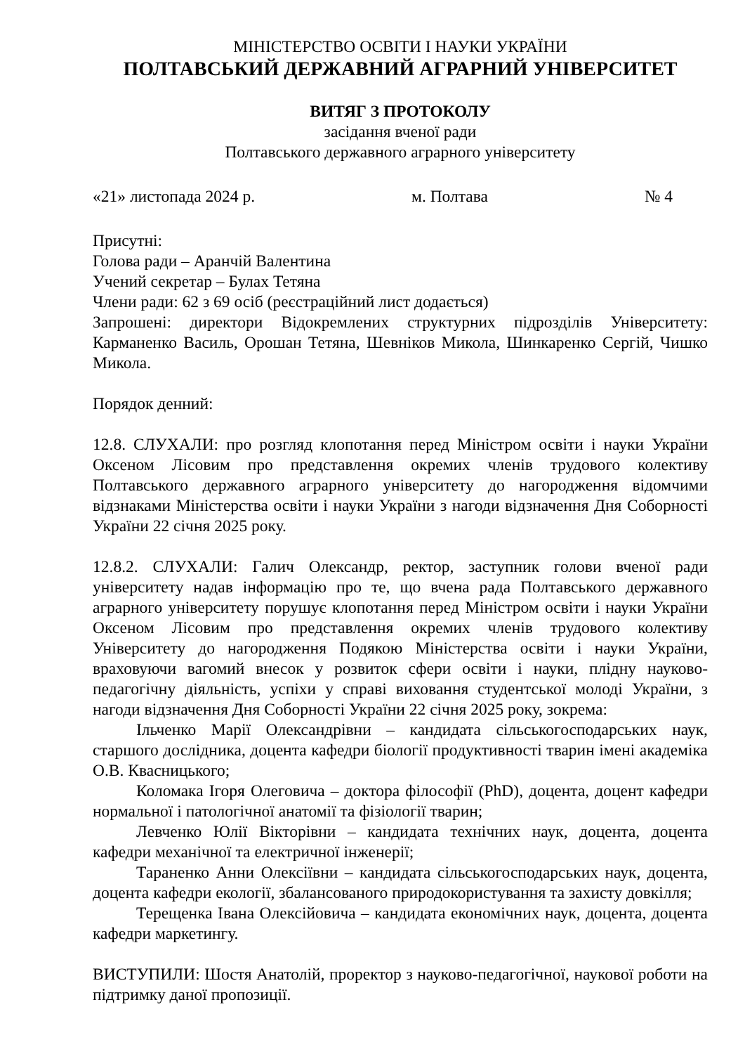МІНІСТЕРСТВО ОСВІТИ І НАУКИ УКРАЇНИ
ПОЛТАВСЬКИЙ ДЕРЖАВНИЙ АГРАРНИЙ УНІВЕРСИТЕТ
ВИТЯГ З ПРОТОКОЛУ
засідання вченої ради
Полтавського державного аграрного університету
«21» листопада 2024 р. м. Полтава № 4
Присутні:
Голова ради – Аранчій Валентина
Учений секретар – Булах Тетяна
Члени ради: 62 з 69 осіб (реєстраційний лист додається)
Запрошені: директори Відокремлених структурних підрозділів Університету: Карманенко Василь, Орошан Тетяна, Шевніков Микола, Шинкаренко Сергій, Чишко Микола.
Порядок денний:
12.8. СЛУХАЛИ: про розгляд клопотання перед Міністром освіти і науки України Оксеном Лісовим про представлення окремих членів трудового колективу Полтавського державного аграрного університету до нагородження відомчими відзнаками Міністерства освіти і науки України з нагоди відзначення Дня Соборності України 22 січня 2025 року.
12.8.2. СЛУХАЛИ: Галич Олександр, ректор, заступник голови вченої ради університету надав інформацію про те, що вчена рада Полтавського державного аграрного університету порушує клопотання перед Міністром освіти і науки України Оксеном Лісовим про представлення окремих членів трудового колективу Університету до нагородження Подякою Міністерства освіти і науки України, враховуючи вагомий внесок у розвиток сфери освіти і науки, плідну науково-педагогічну діяльність, успіхи у справі виховання студентської молоді України, з нагоди відзначення Дня Соборності України 22 січня 2025 року, зокрема:
Ільченко Марії Олександрівни – кандидата сільськогосподарських наук, старшого дослідника, доцента кафедри біології продуктивності тварин імені академіка О.В. Квасницького;
Коломака Ігоря Олеговича – доктора філософії (PhD), доцента, доцент кафедри нормальної і патологічної анатомії та фізіології тварин;
Левченко Юлії Вікторівни – кандидата технічних наук, доцента, доцента кафедри механічної та електричної інженерії;
Тараненко Анни Олексіївни – кандидата сільськогосподарських наук, доцента, доцента кафедри екології, збалансованого природокористування та захисту довкілля;
Терещенка Івана Олексійовича – кандидата економічних наук, доцента, доцента кафедри маркетингу.
ВИСТУПИЛИ: Шостя Анатолій, проректор з науково-педагогічної, наукової роботи на підтримку даної пропозиції.